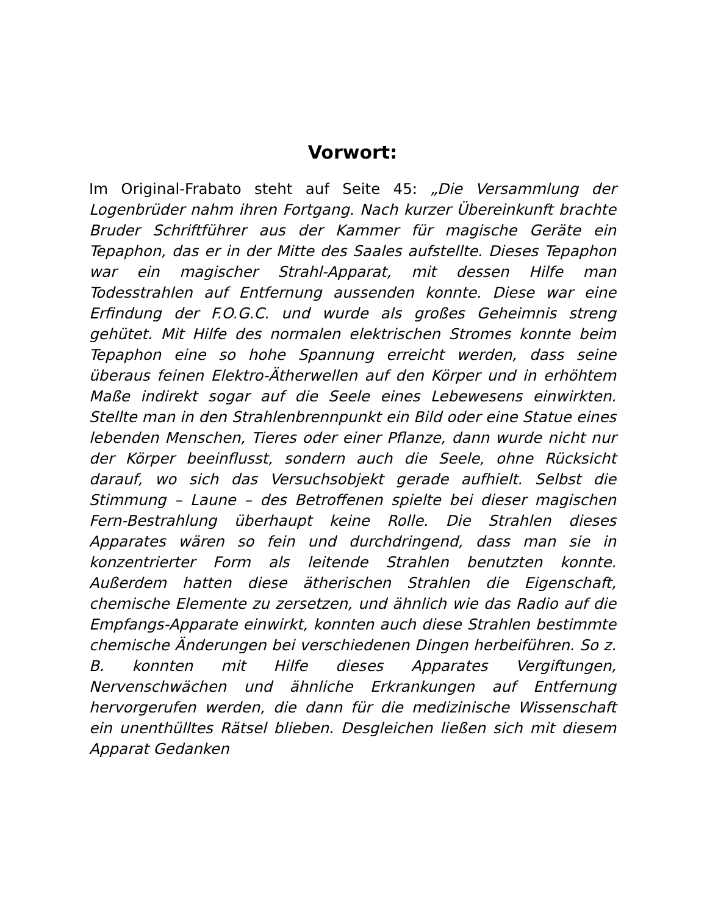Vorwort:
Im Original-Frabato steht auf Seite 45: „Die Versammlung der Logenbrüder nahm ihren Fortgang. Nach kurzer Übereinkunft brachte Bruder Schriftführer aus der Kammer für magische Geräte ein Tepaphon, das er in der Mitte des Saales aufstellte. Dieses Tepaphon war ein magischer Strahl-Apparat, mit dessen Hilfe man Todesstrahlen auf Entfernung aussenden konnte. Diese war eine Erfindung der F.O.G.C. und wurde als großes Geheimnis streng gehütet. Mit Hilfe des normalen elektrischen Stromes konnte beim Tepaphon eine so hohe Spannung erreicht werden, dass seine überaus feinen Elektro-Ätherwellen auf den Körper und in erhöhtem Maße indirekt sogar auf die Seele eines Lebewesens einwirkten. Stellte man in den Strahlenbrennpunkt ein Bild oder eine Statue eines lebenden Menschen, Tieres oder einer Pflanze, dann wurde nicht nur der Körper beeinflusst, sondern auch die Seele, ohne Rücksicht darauf, wo sich das Versuchsobjekt gerade aufhielt. Selbst die Stimmung – Laune – des Betroffenen spielte bei dieser magischen Fern-Bestrahlung überhaupt keine Rolle. Die Strahlen dieses Apparates wären so fein und durchdringend, dass man sie in konzentrierter Form als leitende Strahlen benutzten konnte. Außerdem hatten diese ätherischen Strahlen die Eigenschaft, chemische Elemente zu zersetzen, und ähnlich wie das Radio auf die Empfangs-Apparate einwirkt, konnten auch diese Strahlen bestimmte chemische Änderungen bei verschiedenen Dingen herbeiführen. So z. B. konnten mit Hilfe dieses Apparates Vergiftungen, Nervenschwächen und ähnliche Erkrankungen auf Entfernung hervorgerufen werden, die dann für die medizinische Wissenschaft ein unenthülltes Rätsel blieben. Desgleichen ließen sich mit diesem Apparat Gedanken